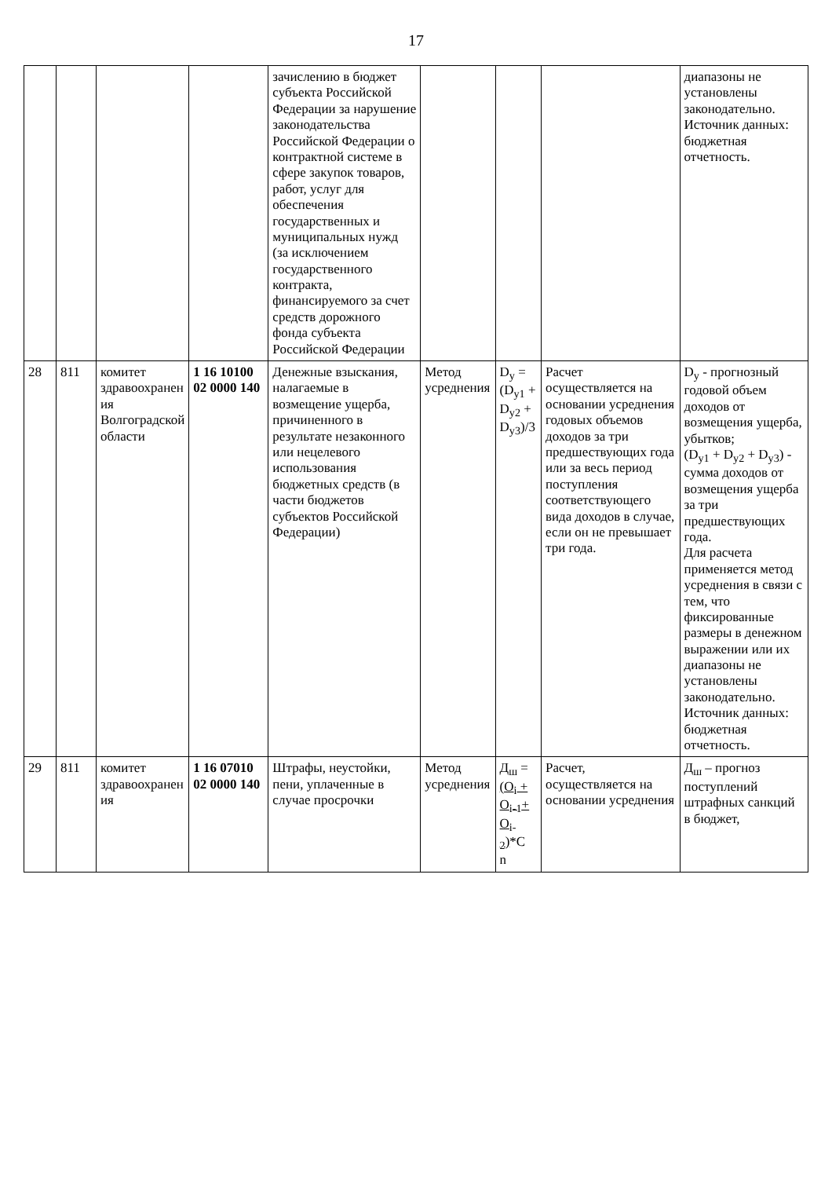17
| | | | | зачислению в бюджет субъекта Российской Федерации за нарушение законодательства Российской Федерации о контрактной системе в сфере закупок товаров, работ, услуг для обеспечения государственных и муниципальных нужд (за исключением государственного контракта, финансируемого за счет средств дорожного фонда субъекта Российской Федерации | | | | диапазоны не установлены законодательно. Источник данных: бюджетная отчетность. |
| 28 | 811 | комитет здравоохранен ия Волгоградской области | 1 16 10100 02 0000 140 | Денежные взыскания, налагаемые в возмещение ущерба, причиненного в результате незаконного или нецелевого использования бюджетных средств (в части бюджетов субъектов Российской Федерации) | Метод усреднения | D<sub>y</sub> = (D<sub>y1</sub> + D<sub>y2</sub> + D<sub>y3</sub>)/3 | Расчет осуществляется на основании усреднения годовых объемов доходов за три предшествующих года или за весь период поступления соответствующего вида доходов в случае, если он не превышает три года. | D<sub>y</sub> - прогнозный годовой объем доходов от возмещения ущерба, убытков; (D<sub>y1</sub> + D<sub>y2</sub> + D<sub>y3</sub>) - сумма доходов от возмещения ущерба за три предшествующих года. Для расчета применяется метод усреднения в связи с тем, что фиксированные размеры в денежном выражении или их диапазоны не установлены законодательно. Источник данных: бюджетная отчетность. |
| 29 | 811 | комитет здравоохранен ия | 1 16 07010 02 0000 140 | Штрафы, неустойки, пени, уплаченные в случае просрочки | Метод усреднения | Д<sub>ш</sub> = (O<sub>i</sub> + O<sub>i-1</sub>+ O<sub>i-2</sub>) *C n | Расчет, осуществляется на основании усреднения | Д<sub>ш</sub> – прогноз поступлений штрафных санкций в бюджет, |